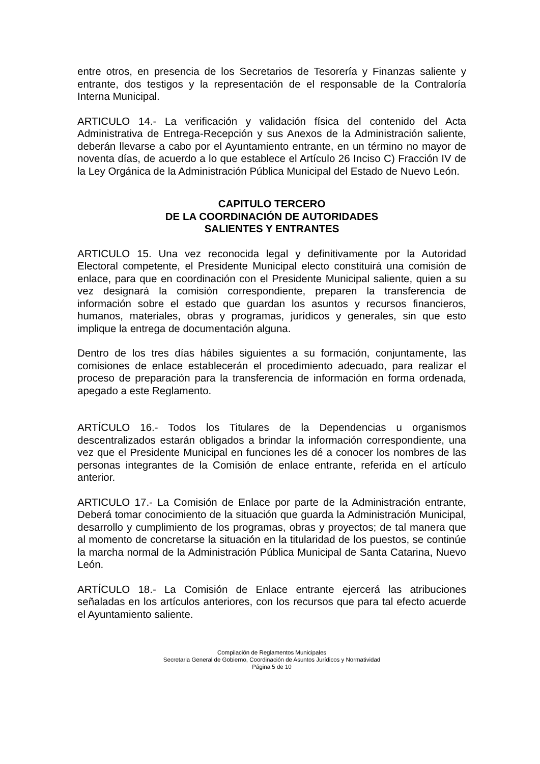entre otros, en presencia de los Secretarios de Tesorería y Finanzas saliente y entrante, dos testigos y la representación de el responsable de la Contraloría Interna Municipal.
ARTICULO 14.- La verificación y validación física del contenido del Acta Administrativa de Entrega-Recepción y sus Anexos de la Administración saliente, deberán llevarse a cabo por el Ayuntamiento entrante, en un término no mayor de noventa días, de acuerdo a lo que establece el Artículo 26 Inciso C) Fracción IV de la Ley Orgánica de la Administración Pública Municipal del Estado de Nuevo León.
CAPITULO TERCERO
DE LA COORDINACIÓN DE AUTORIDADES
SALIENTES Y ENTRANTES
ARTICULO 15. Una vez reconocida legal y definitivamente por la Autoridad Electoral competente, el Presidente Municipal electo constituirá una comisión de enlace, para que en coordinación con el Presidente Municipal saliente, quien a su vez designará la comisión correspondiente, preparen la transferencia de información sobre el estado que guardan los asuntos y recursos financieros, humanos, materiales, obras y programas, jurídicos y generales, sin que esto implique la entrega de documentación alguna.
Dentro de los tres días hábiles siguientes a su formación, conjuntamente, las comisiones de enlace establecerán el procedimiento adecuado, para realizar el proceso de preparación para la transferencia de información en forma ordenada, apegado a este Reglamento.
ARTÍCULO 16.- Todos los Titulares de la Dependencias u organismos descentralizados estarán obligados a brindar la información correspondiente, una vez que el Presidente Municipal en funciones les dé a conocer los nombres de las personas integrantes de la Comisión de enlace entrante, referida en el artículo anterior.
ARTICULO 17.- La Comisión de Enlace por parte de la Administración entrante, Deberá tomar conocimiento de la situación que guarda la Administración Municipal, desarrollo y cumplimiento de los programas, obras y proyectos; de tal manera que al momento de concretarse la situación en la titularidad de los puestos, se continúe la marcha normal de la Administración Pública Municipal de Santa Catarina, Nuevo León.
ARTÍCULO 18.- La Comisión de Enlace entrante ejercerá las atribuciones señaladas en los artículos anteriores, con los recursos que para tal efecto acuerde el Ayuntamiento saliente.
Compilación de Reglamentos Municipales
Secretaria General de Gobierno, Coordinación de Asuntos Jurídicos y Normatividad
Página 5 de 10